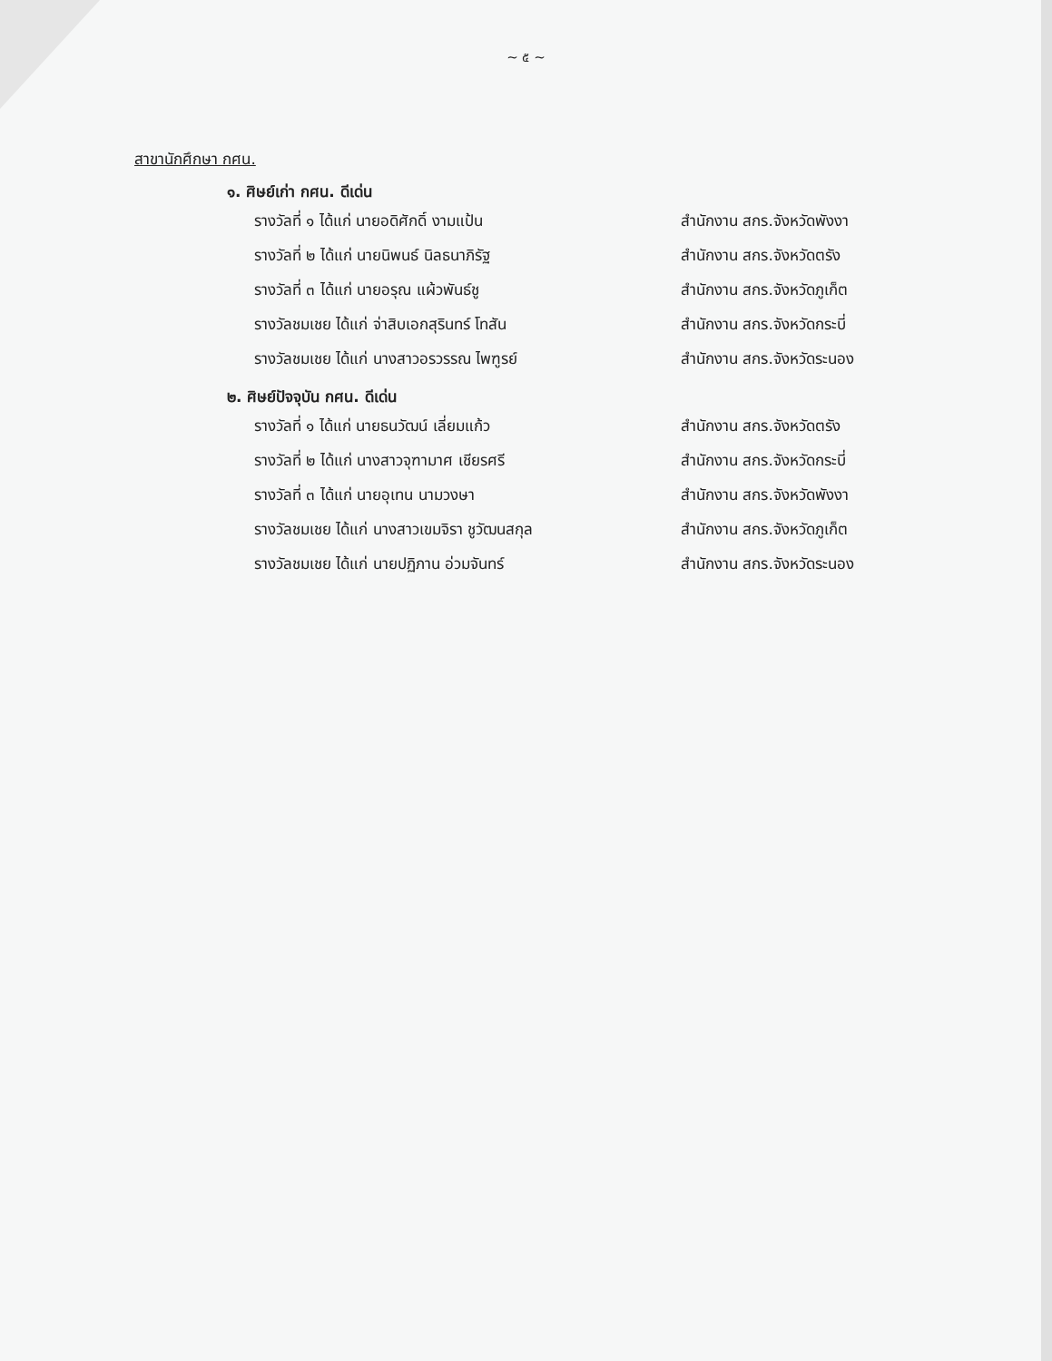~ ๕ ~
สาขานักศึกษา กศน.
๑. ศิษย์เก่า กศน. ดีเด่น
| รางวัลที่ ๑ ได้แก่ นายอดิศักดิ์ งามแป้น | สำนักงาน สกร.จังหวัดพังงา |
| รางวัลที่ ๒ ได้แก่ นายนิพนธ์ นิลธนาภิรัฐ | สำนักงาน สกร.จังหวัดตรัง |
| รางวัลที่ ๓ ได้แก่ นายอรุณ แผ้วพันธ์ชู | สำนักงาน สกร.จังหวัดภูเก็ต |
| รางวัลชมเชย ได้แก่ จ่าสิบเอกสุรินทร์ โทสัน | สำนักงาน สกร.จังหวัดกระบี่ |
| รางวัลชมเชย ได้แก่ นางสาวอรวรรณ ไพฑูรย์ | สำนักงาน สกร.จังหวัดระนอง |
๒. ศิษย์ปัจจุบัน กศน. ดีเด่น
| รางวัลที่ ๑ ได้แก่ นายธนวัฒน์ เลี่ยมแก้ว | สำนักงาน สกร.จังหวัดตรัง |
| รางวัลที่ ๒ ได้แก่ นางสาวจุฑามาศ เชียรศรี | สำนักงาน สกร.จังหวัดกระบี่ |
| รางวัลที่ ๓ ได้แก่ นายอุเทน นามวงษา | สำนักงาน สกร.จังหวัดพังงา |
| รางวัลชมเชย ได้แก่ นางสาวเขมจิรา ชูวัฒนสกุล | สำนักงาน สกร.จังหวัดภูเก็ต |
| รางวัลชมเชย ได้แก่ นายปฏิภาน อ่วมจันทร์ | สำนักงาน สกร.จังหวัดระนอง |